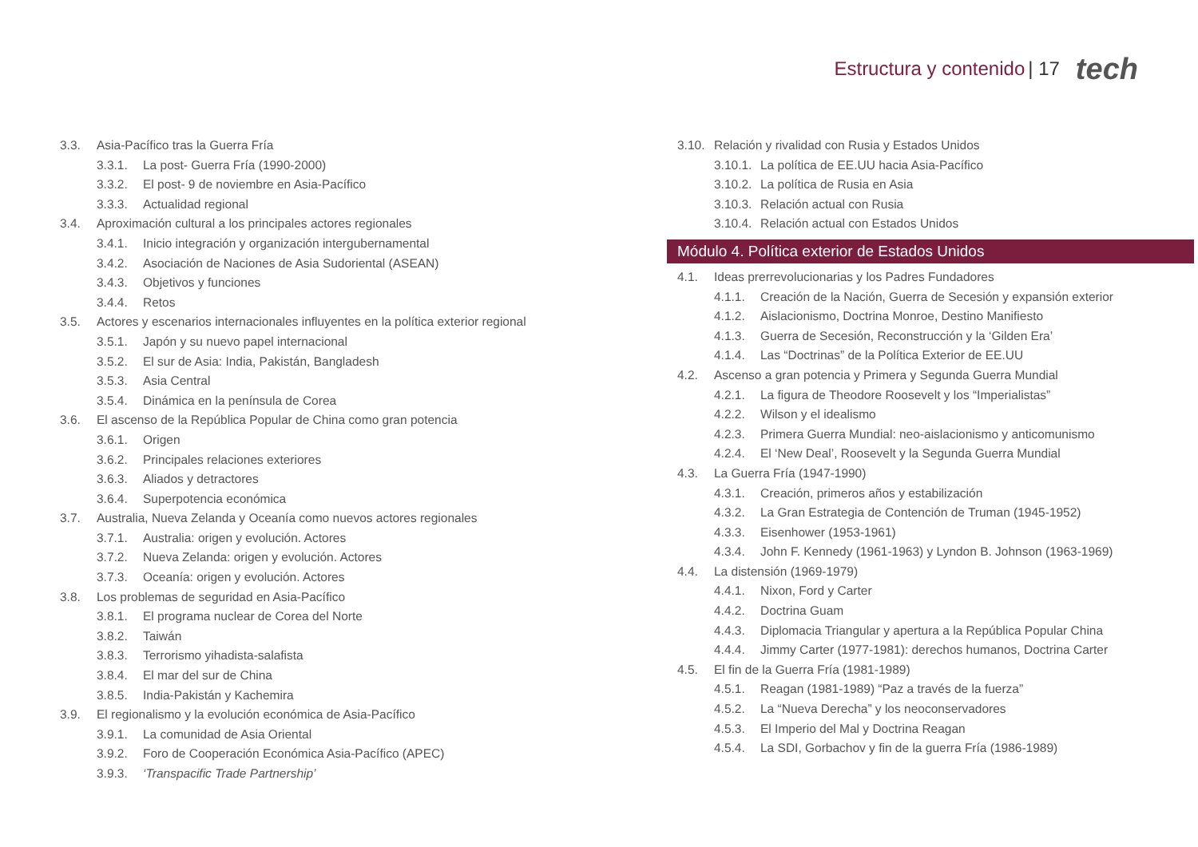Estructura y contenido | 17 tech
3.3. Asia-Pacífico tras la Guerra Fría
3.3.1. La post- Guerra Fría (1990-2000)
3.3.2. El post- 9 de noviembre en Asia-Pacífico
3.3.3. Actualidad regional
3.4. Aproximación cultural a los principales actores regionales
3.4.1. Inicio integración y organización intergubernamental
3.4.2. Asociación de Naciones de Asia Sudoriental (ASEAN)
3.4.3. Objetivos y funciones
3.4.4. Retos
3.5. Actores y escenarios internacionales influyentes en la política exterior regional
3.5.1. Japón y su nuevo papel internacional
3.5.2. El sur de Asia: India, Pakistán, Bangladesh
3.5.3. Asia Central
3.5.4. Dinámica en la península de Corea
3.6. El ascenso de la República Popular de China como gran potencia
3.6.1. Origen
3.6.2. Principales relaciones exteriores
3.6.3. Aliados y detractores
3.6.4. Superpotencia económica
3.7. Australia, Nueva Zelanda y Oceanía como nuevos actores regionales
3.7.1. Australia: origen y evolución. Actores
3.7.2. Nueva Zelanda: origen y evolución. Actores
3.7.3. Oceanía: origen y evolución. Actores
3.8. Los problemas de seguridad en Asia-Pacífico
3.8.1. El programa nuclear de Corea del Norte
3.8.2. Taiwán
3.8.3. Terrorismo yihadista-salafista
3.8.4. El mar del sur de China
3.8.5. India-Pakistán y Kachemira
3.9. El regionalismo y la evolución económica de Asia-Pacífico
3.9.1. La comunidad de Asia Oriental
3.9.2. Foro de Cooperación Económica Asia-Pacífico (APEC)
3.9.3. ‘Transpacific Trade Partnership’
3.10. Relación y rivalidad con Rusia y Estados Unidos
3.10.1. La política de EE.UU hacia Asia-Pacífico
3.10.2. La política de Rusia en Asia
3.10.3. Relación actual con Rusia
3.10.4. Relación actual con Estados Unidos
Módulo 4. Política exterior de Estados Unidos
4.1. Ideas prerrevolucionarias y los Padres Fundadores
4.1.1. Creación de la Nación, Guerra de Secesión y expansión exterior
4.1.2. Aislacionismo, Doctrina Monroe, Destino Manifiesto
4.1.3. Guerra de Secesión, Reconstrucción y la ‘Gilden Era’
4.1.4. Las “Doctrinas” de la Política Exterior de EE.UU
4.2. Ascenso a gran potencia y Primera y Segunda Guerra Mundial
4.2.1. La figura de Theodore Roosevelt y los “Imperialistas”
4.2.2. Wilson y el idealismo
4.2.3. Primera Guerra Mundial: neo-aislacionismo y anticomunismo
4.2.4. El ‘New Deal’, Roosevelt y la Segunda Guerra Mundial
4.3. La Guerra Fría (1947-1990)
4.3.1. Creación, primeros años y estabilización
4.3.2. La Gran Estrategia de Contención de Truman (1945-1952)
4.3.3. Eisenhower (1953-1961)
4.3.4. John F. Kennedy (1961-1963) y Lyndon B. Johnson (1963-1969)
4.4. La distensión (1969-1979)
4.4.1. Nixon, Ford y Carter
4.4.2. Doctrina Guam
4.4.3. Diplomacia Triangular y apertura a la República Popular China
4.4.4. Jimmy Carter (1977-1981): derechos humanos, Doctrina Carter
4.5. El fin de la Guerra Fría (1981-1989)
4.5.1. Reagan (1981-1989) “Paz a través de la fuerza”
4.5.2. La “Nueva Derecha” y los neoconservadores
4.5.3. El Imperio del Mal y Doctrina Reagan
4.5.4. La SDI, Gorbachov y fin de la guerra Fría (1986-1989)